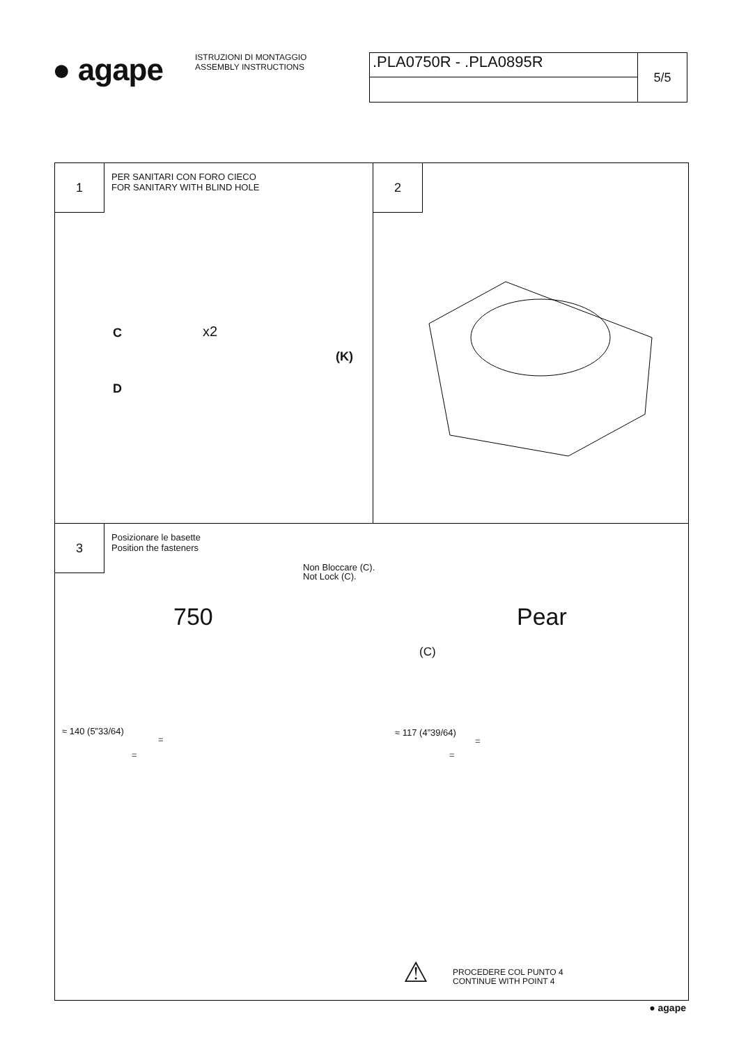● agape
ISTRUZIONI DI MONTAGGIO
ASSEMBLY INSTRUCTIONS
.PLA0750R - .PLA0895R
5/5
1
PER SANITARI CON FORO CIECO
FOR SANITARY WITH BLIND HOLE
C x2
(K)
D
2
3
Posizionare le basette
Position the fasteners
Non Bloccare (C).
Not Lock (C).
750 Pear
(C)
≈ 140 (5”33/64) ≈ 117 (4”39/64)
=
=
=
=
⚠
PROCEDERE COL PUNTO 4
CONTINUE WITH POINT 4
● agape